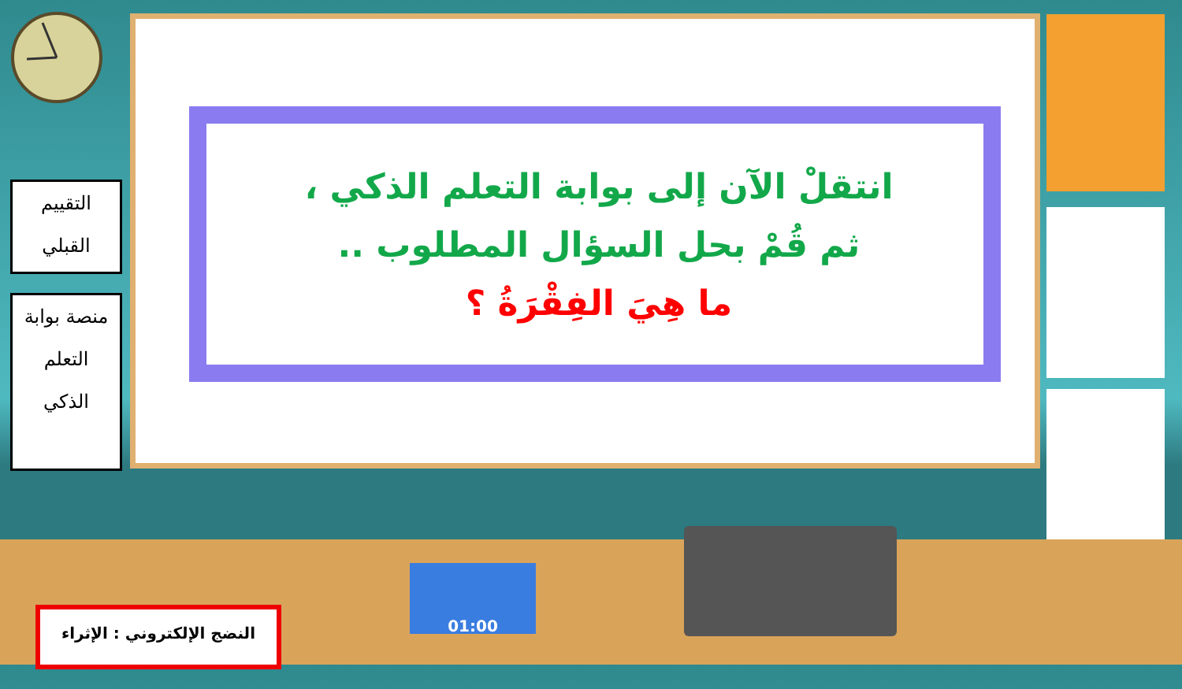التقييم
القبلي
منصة بوابة
التعلم
الذكي
انتقلْ الآن إلى بوابة التعلم الذكي ،
ثم قُمْ بحل السؤال المطلوب ..
ما هِيَ الفِقْرَةُ ؟
النضج الإلكتروني : الإثراء
01:00